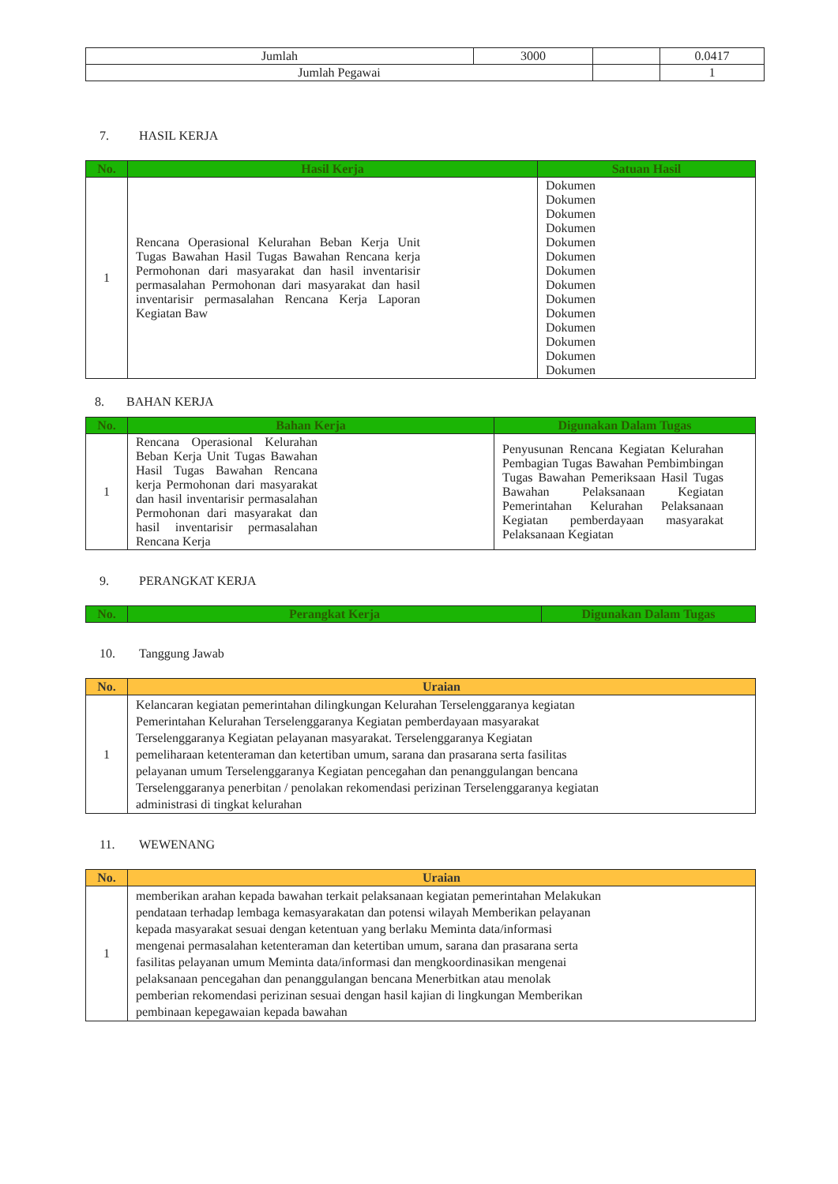| Jumlah | 3000 | | 0.0417 |
| Jumlah Pegawai | | | 1 |
7. HASIL KERJA
| No. | Hasil Kerja | Satuan Hasil |
| --- | --- | --- |
| 1 | Rencana Operasional Kelurahan Beban Kerja Unit Tugas Bawahan Hasil Tugas Bawahan Rencana kerja Permohonan dari masyarakat dan hasil inventarisir permasalahan Permohonan dari masyarakat dan hasil inventarisir permasalahan Rencana Kerja Laporan Kegiatan Baw | Dokumen Dokumen Dokumen Dokumen Dokumen Dokumen Dokumen Dokumen Dokumen Dokumen Dokumen Dokumen Dokumen Dokumen |
8. BAHAN KERJA
| No. | Bahan Kerja | Digunakan Dalam Tugas |
| --- | --- | --- |
| 1 | Rencana Operasional Kelurahan Beban Kerja Unit Tugas Bawahan Hasil Tugas Bawahan Rencana kerja Permohonan dari masyarakat dan hasil inventarisir permasalahan Permohonan dari masyarakat dan hasil inventarisir permasalahan Rencana Kerja | Penyusunan Rencana Kegiatan Kelurahan Pembagian Tugas Bawahan Pembimbingan Tugas Bawahan Pemeriksaan Hasil Tugas Bawahan Pelaksanaan Kegiatan Pemerintahan Kelurahan Pelaksanaan Kegiatan pemberdayaan masyarakat Pelaksanaan Kegiatan |
9. PERANGKAT KERJA
| No. | Perangkat Kerja | Digunakan Dalam Tugas |
| --- | --- | --- |
10. Tanggung Jawab
| No. | Uraian |
| --- | --- |
| 1 | Kelancaran kegiatan pemerintahan dilingkungan Kelurahan Terselenggaranya kegiatan Pemerintahan Kelurahan Terselenggaranya Kegiatan pemberdayaan masyarakat Terselenggaranya Kegiatan pelayanan masyarakat. Terselenggaranya Kegiatan pemeliharaan ketenteraman dan ketertiban umum, sarana dan prasarana serta fasilitas pelayanan umum Terselenggaranya Kegiatan pencegahan dan penanggulangan bencana Terselenggaranya penerbitan / penolakan rekomendasi perizinan Terselenggaranya kegiatan administrasi di tingkat kelurahan |
11. WEWENANG
| No. | Uraian |
| --- | --- |
| 1 | memberikan arahan kepada bawahan terkait pelaksanaan kegiatan pemerintahan Melakukan pendataan terhadap lembaga kemasyarakatan dan potensi wilayah Memberikan pelayanan kepada masyarakat sesuai dengan ketentuan yang berlaku Meminta data/informasi mengenai permasalahan ketenteraman dan ketertiban umum, sarana dan prasarana serta fasilitas pelayanan umum Meminta data/informasi dan mengkoordinasikan mengenai pelaksanaan pencegahan dan penanggulangan bencana Menerbitkan atau menolak pemberian rekomendasi perizinan sesuai dengan hasil kajian di lingkungan Memberikan pembinaan kepegawaian kepada bawahan |